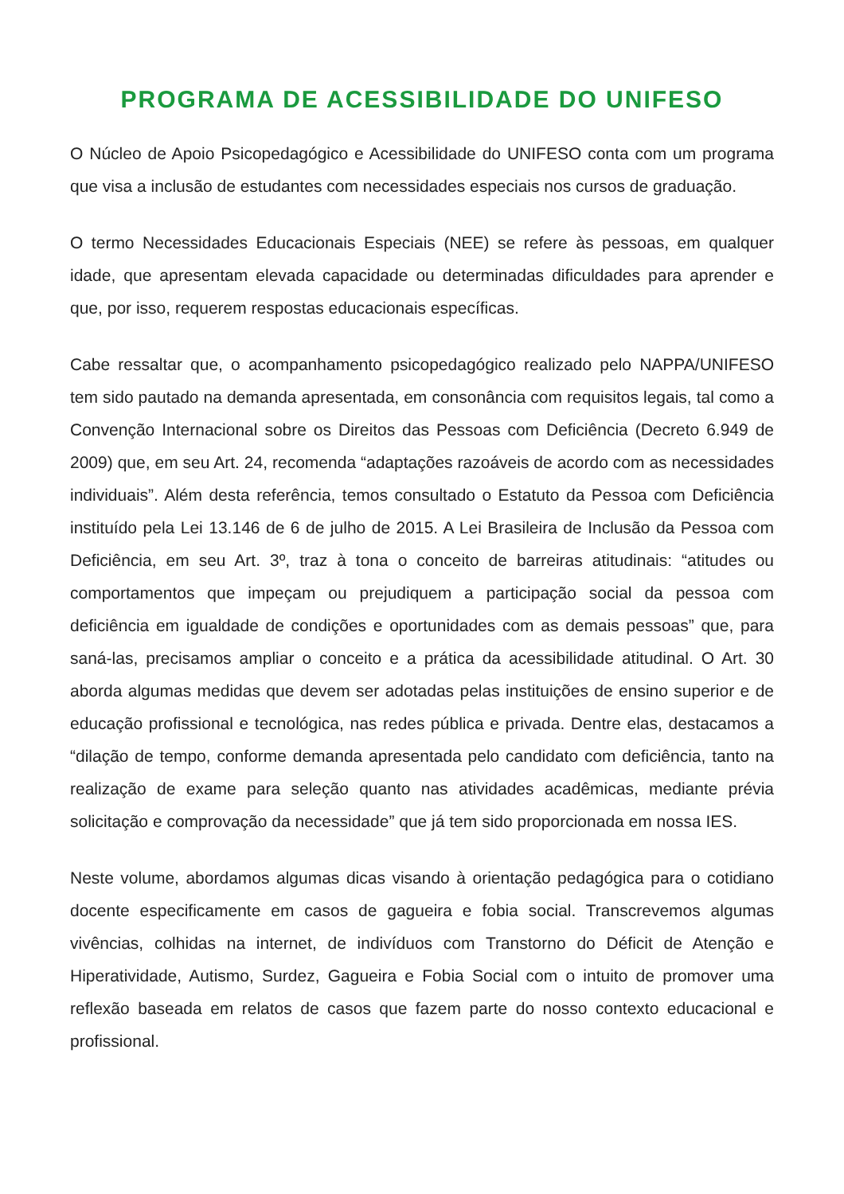PROGRAMA DE ACESSIBILIDADE DO UNIFESO
O Núcleo de Apoio Psicopedagógico e Acessibilidade do UNIFESO conta com um programa que visa a inclusão de estudantes com necessidades especiais nos cursos de graduação.
O termo Necessidades Educacionais Especiais (NEE) se refere às pessoas, em qualquer idade, que apresentam elevada capacidade ou determinadas dificuldades para aprender e que, por isso, requerem respostas educacionais específicas.
Cabe ressaltar que, o acompanhamento psicopedagógico realizado pelo NAPPA/UNIFESO tem sido pautado na demanda apresentada, em consonância com requisitos legais, tal como a Convenção Internacional sobre os Direitos das Pessoas com Deficiência (Decreto 6.949 de 2009) que, em seu Art. 24, recomenda “adaptações razoáveis de acordo com as necessidades individuais”. Além desta referência, temos consultado o Estatuto da Pessoa com Deficiência instituído pela Lei 13.146 de 6 de julho de 2015. A Lei Brasileira de Inclusão da Pessoa com Deficiência, em seu Art. 3º, traz à tona o conceito de barreiras atitudinais: “atitudes ou comportamentos que impeçam ou prejudiquem a participação social da pessoa com deficiência em igualdade de condições e oportunidades com as demais pessoas” que, para saná-las, precisamos ampliar o conceito e a prática da acessibilidade atitudinal. O Art. 30 aborda algumas medidas que devem ser adotadas pelas instituições de ensino superior e de educação profissional e tecnológica, nas redes pública e privada. Dentre elas, destacamos a “dilação de tempo, conforme demanda apresentada pelo candidato com deficiência, tanto na realização de exame para seleção quanto nas atividades acadêmicas, mediante prévia solicitação e comprovação da necessidade” que já tem sido proporcionada em nossa IES.
Neste volume, abordamos algumas dicas visando à orientação pedagógica para o cotidiano docente especificamente em casos de gagueira e fobia social. Transcrevemos algumas vivências, colhidas na internet, de indivíduos com Transtorno do Déficit de Atenção e Hiperatividade, Autismo, Surdez, Gagueira e Fobia Social com o intuito de promover uma reflexão baseada em relatos de casos que fazem parte do nosso contexto educacional e profissional.